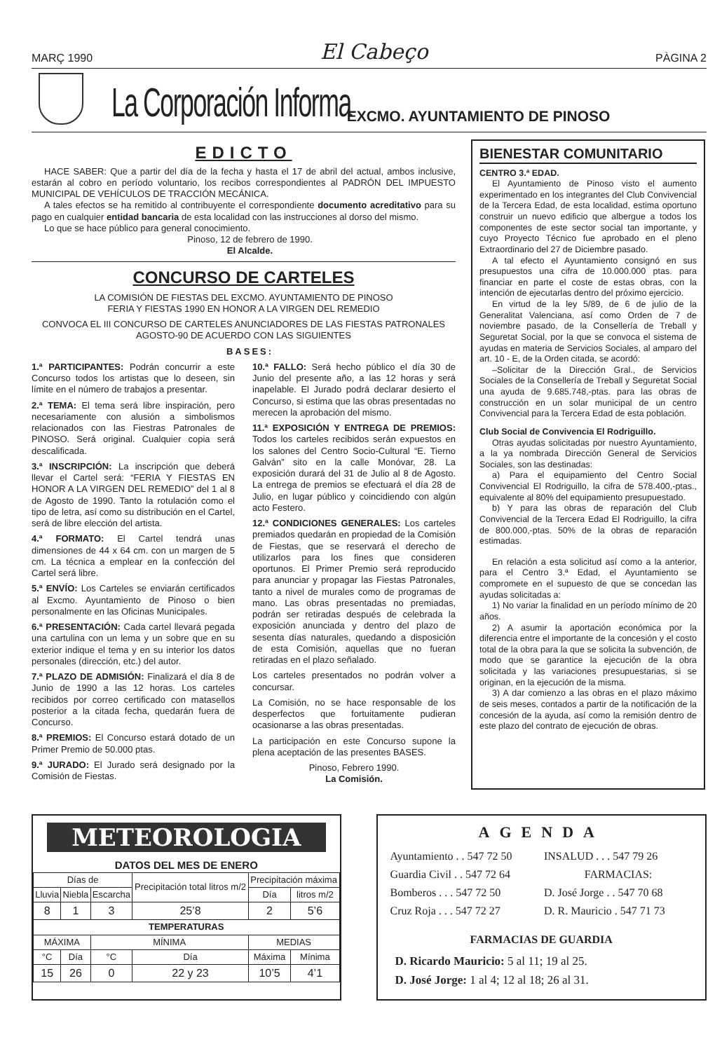MARÇ 1990 El Cabeço PÀGINA 2
La Corporación Informa EXCMO. AYUNTAMIENTO DE PINOSO
EDICTO
HACE SABER: Que a partir del día de la fecha y hasta el 17 de abril del actual, ambos inclusive, estarán al cobro en período voluntario, los recibos correspondientes al PADRÓN DEL IMPUESTO MUNICIPAL DE VEHÍCULOS DE TRACCIÓN MECÁNICA.
A tales efectos se ha remitido al contribuyente el correspondiente documento acreditativo para su pago en cualquier entidad bancaria de esta localidad con las instrucciones al dorso del mismo.
Lo que se hace público para general conocimiento.
Pinoso, 12 de febrero de 1990.
El Alcalde.
CONCURSO DE CARTELES
LA COMISIÓN DE FIESTAS DEL EXCMO. AYUNTAMIENTO DE PINOSO
FERIA Y FIESTAS 1990 EN HONOR A LA VIRGEN DEL REMEDIO
CONVOCA EL III CONCURSO DE CARTELES ANUNCIADORES DE LAS FIESTAS PATRONALES AGOSTO-90 DE ACUERDO CON LAS SIGUIENTES
BASES:
1.ª PARTICIPANTES: Podrán concurrir a este Concurso todos los artistas que lo deseen, sin límite en el número de trabajos a presentar.
2.ª TEMA: El tema será libre inspiración, pero necesariamente con alusión a simbolismos relacionados con las Fiestras Patronales de PINOSO. Será original. Cualquier copia será descalificada.
3.ª INSCRIPCIÓN: La inscripción que deberá llevar el Cartel será: “FERIA Y FIESTAS EN HONOR A LA VIRGEN DEL REMEDIO” del 1 al 8 de Agosto de 1990. Tanto la rotulación como el tipo de letra, así como su distribución en el Cartel, será de libre elección del artista.
4.ª FORMATO: El Cartel tendrá unas dimensiones de 44 x 64 cm. con un margen de 5 cm. La técnica a emplear en la confección del Cartel será libre.
5.ª ENVÍO: Los Carteles se enviarán certificados al Excmo. Ayuntamiento de Pinoso o bien personalmente en las Oficinas Municipales.
6.ª PRESENTACIÓN: Cada cartel llevará pegada una cartulina con un lema y un sobre que en su exterior indique el tema y en su interior los datos personales (dirección, etc.) del autor.
7.ª PLAZO DE ADMISIÓN: Finalizará el día 8 de Junio de 1990 a las 12 horas. Los carteles recibidos por correo certificado con matasellos posterior a la citada fecha, quedarán fuera de Concurso.
8.ª PREMIOS: El Concurso estará dotado de un Primer Premio de 50.000 ptas.
9.ª JURADO: El Jurado será designado por la Comisión de Fiestas.
10.ª FALLO: Será hecho público el día 30 de Junio del presente año, a las 12 horas y será inapelable. El Jurado podrá declarar desierto el Concurso, si estima que las obras presentadas no merecen la aprobación del mismo.
11.ª EXPOSICIÓN Y ENTREGA DE PREMIOS: Todos los carteles recibidos serán expuestos en los salones del Centro Socio-Cultural “E. Tierno Galván” sito en la calle Monóvar, 28. La exposición durará del 31 de Julio al 8 de Agosto. La entrega de premios se efectuará el día 28 de Julio, en lugar público y coincidiendo con algún acto Festero.
12.ª CONDICIONES GENERALES: Los carteles premiados quedarán en propiedad de la Comisión de Fiestas, que se reservará el derecho de utilizarlos para los fines que consideren oportunos. El Primer Premio será reproducido para anunciar y propagar las Fiestas Patronales, tanto a nivel de murales como de programas de mano. Las obras presentadas no premiadas, podrán ser retiradas después de celebrada la exposición anunciada y dentro del plazo de sesenta días naturales, quedando a disposición de esta Comisión, aquellas que no fueran retiradas en el plazo señalado.
Los carteles presentados no podrán volver a concursar.
La Comisión, no se hace responsable de los desperfectos que fortuitamente pudieran ocasionarse a las obras presentadas.
La participación en este Concurso supone la plena aceptación de las presentes BASES.
Pinoso, Febrero 1990.
La Comisión.
BIENESTAR COMUNITARIO
CENTRO 3.ª EDAD.
El Ayuntamiento de Pinoso visto el aumento experimentado en los integrantes del Club Convivencial de la Tercera Edad, de esta localidad, estima oportuno construir un nuevo edificio que albergue a todos los componentes de este sector social tan importante, y cuyo Proyecto Técnico fue aprobado en el pleno Extraordinario del 27 de Diciembre pasado.
A tal efecto el Ayuntamiento consignó en sus presupuestos una cifra de 10.000.000 ptas. para financiar en parte el coste de estas obras, con la intención de ejecutarlas dentro del próximo ejercicio.
En virtud de la ley 5/89, de 6 de julio de la Generalitat Valenciana, así como Orden de 7 de noviembre pasado, de la Consellería de Treball y Seguretat Social, por la que se convoca el sistema de ayudas en materia de Servicios Sociales, al amparo del art. 10 - E, de la Orden citada, se acordó:
–Solicitar de la Dirección Gral., de Servicios Sociales de la Consellería de Treball y Seguretat Social una ayuda de 9.685.748,-ptas. para las obras de construcción en un solar municipal de un centro Convivencial para la Tercera Edad de esta población.
Club Social de Convivencia El Rodriguillo.
Otras ayudas solicitadas por nuestro Ayuntamiento, a la ya nombrada Dirección General de Servicios Sociales, son las destinadas:
a) Para el equipamiento del Centro Social Convivencial El Rodriguillo, la cifra de 578.400,-ptas., equivalente al 80% del equipamiento presupuestado.
b) Y para las obras de reparación del Club Convivencial de la Tercera Edad El Rodriguillo, la cifra de 800.000,-ptas. 50% de la obras de reparación estimadas.
En relación a esta solicitud así como a la anterior, para el Centro 3.ª Edad, el Ayuntamiento se compromete en el supuesto de que se concedan las ayudas solicitadas a:
1) No variar la finalidad en un período mínimo de 20 años.
2) A asumir la aportación económica por la diferencia entre el importante de la concesión y el costo total de la obra para la que se solicita la subvención, de modo que se garantice la ejecución de la obra solicitada y las variaciones presupuestarias, si se originan, en la ejecución de la misma.
3) A dar comienzo a las obras en el plazo máximo de seis meses, contados a partir de la notificación de la concesión de la ayuda, así como la remisión dentro de este plazo del contrato de ejecución de obras.
METEOROLOGIA
DATOS DEL MES DE ENERO
| Días de | | | Precipitación total litros m/2 | Precipitación máxima | |
| --- | --- | --- | --- | --- | --- |
| Lluvia | Niebla | Escarcha | | Día | litros m/2 |
| 8 | 1 | 3 | 25’8 | 2 | 5’6 |
| TEMPERATURAS | | | | | |
| MÁXIMA | | MÍNIMA | | MEDIAS | |
| °C | Día | °C | Día | Máxima | Mínima |
| 15 | 26 | 0 | 22 y 23 | 10’5 | 4’1 |
AGENDA
| Ayuntamiento . . 547 72 50 | INSALUD . . . 547 79 26 |
| Guardia Civil . . 547 72 64 | FARMACIAS: |
| Bomberos . . . 547 72 50 | D. José Jorge . . 547 70 68 |
| Cruz Roja . . . 547 72 27 | D. R. Mauricio . 547 71 73 |
FARMACIAS DE GUARDIA
D. Ricardo Mauricio: 5 al 11; 19 al 25.
D. José Jorge: 1 al 4; 12 al 18; 26 al 31.